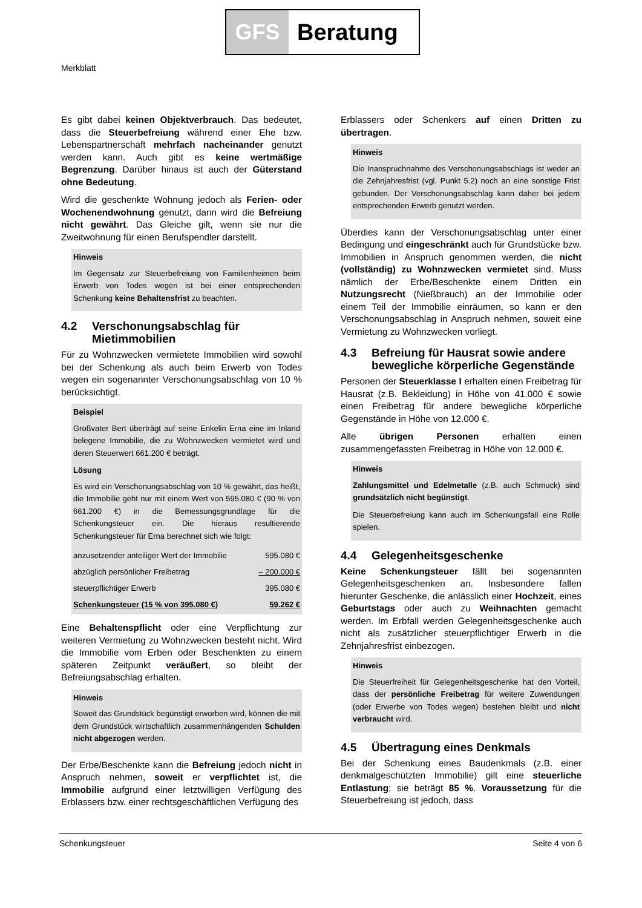GFS Beratung
Merkblatt
Es gibt dabei keinen Objektverbrauch. Das bedeutet, dass die Steuerbefreiung während einer Ehe bzw. Lebenspartnerschaft mehrfach nacheinander genutzt werden kann. Auch gibt es keine wertmäßige Begrenzung. Darüber hinaus ist auch der Güterstand ohne Bedeutung.
Wird die geschenkte Wohnung jedoch als Ferien- oder Wochenendwohnung genutzt, dann wird die Befreiung nicht gewährt. Das Gleiche gilt, wenn sie nur die Zweitwohnung für einen Berufspendler darstellt.
Hinweis
Im Gegensatz zur Steuerbefreiung von Familienheimen beim Erwerb von Todes wegen ist bei einer entsprechenden Schenkung keine Behaltensfrist zu beachten.
4.2 Verschonungsabschlag für Mietimmobilien
Für zu Wohnzwecken vermietete Immobilien wird sowohl bei der Schenkung als auch beim Erwerb von Todes wegen ein sogenannter Verschonungsabschlag von 10 % berücksichtigt.
Beispiel
Großvater Bert überträgt auf seine Enkelin Erna eine im Inland belegene Immobilie, die zu Wohnzwecken vermietet wird und deren Steuerwert 661.200 € beträgt.
Lösung
Es wird ein Verschonungsabschlag von 10 % gewährt, das heißt, die Immobilie geht nur mit einem Wert von 595.080 € (90 % von 661.200 €) in die Bemessungsgrundlage für die Schenkungsteuer ein. Die hieraus resultierende Schenkungsteuer für Erna berechnet sich wie folgt:
| anzusetzender anteiliger Wert der Immobilie | 595.080 € |
| abzüglich persönlicher Freibetrag | – 200.000 € |
| steuerpflichtiger Erwerb | 395.080 € |
| Schenkungsteuer (15 % von 395.080 €) | 59.262 € |
Eine Behaltenspflicht oder eine Verpflichtung zur weiteren Vermietung zu Wohnzwecken besteht nicht. Wird die Immobilie vom Erben oder Beschenkten zu einem späteren Zeitpunkt veräußert, so bleibt der Befreiungsabschlag erhalten.
Hinweis
Soweit das Grundstück begünstigt erworben wird, können die mit dem Grundstück wirtschaftlich zusammenhängenden Schulden nicht abgezogen werden.
Der Erbe/Beschenkte kann die Befreiung jedoch nicht in Anspruch nehmen, soweit er verpflichtet ist, die Immobilie aufgrund einer letztwilligen Verfügung des Erblassers bzw. einer rechtsgeschäftlichen Verfügung des
Erblassers oder Schenkers auf einen Dritten zu übertragen.
Hinweis
Die Inanspruchnahme des Verschonungsabschlags ist weder an die Zehnjahresfrist (vgl. Punkt 5.2) noch an eine sonstige Frist gebunden. Der Verschonungsabschlag kann daher bei jedem entsprechenden Erwerb genutzt werden.
Überdies kann der Verschonungsabschlag unter einer Bedingung und eingeschränkt auch für Grundstücke bzw. Immobilien in Anspruch genommen werden, die nicht (vollständig) zu Wohnzwecken vermietet sind. Muss nämlich der Erbe/Beschenkte einem Dritten ein Nutzungsrecht (Nießbrauch) an der Immobilie oder einem Teil der Immobilie einräumen, so kann er den Verschonungsabschlag in Anspruch nehmen, soweit eine Vermietung zu Wohnzwecken vorliegt.
4.3 Befreiung für Hausrat sowie andere bewegliche körperliche Gegenstände
Personen der Steuerklasse I erhalten einen Freibetrag für Hausrat (z.B. Bekleidung) in Höhe von 41.000 € sowie einen Freibetrag für andere bewegliche körperliche Gegenstände in Höhe von 12.000 €.
Alle übrigen Personen erhalten einen zusammengefassten Freibetrag in Höhe von 12.000 €.
Hinweis
Zahlungsmittel und Edelmetalle (z.B. auch Schmuck) sind grundsätzlich nicht begünstigt.
Die Steuerbefreiung kann auch im Schenkungsfall eine Rolle spielen.
4.4 Gelegenheitsgeschenke
Keine Schenkungsteuer fällt bei sogenannten Gelegenheitsgeschenken an. Insbesondere fallen hierunter Geschenke, die anlässlich einer Hochzeit, eines Geburtstags oder auch zu Weihnachten gemacht werden. Im Erbfall werden Gelegenheitsgeschenke auch nicht als zusätzlicher steuerpflichtiger Erwerb in die Zehnjahresfrist einbezogen.
Hinweis
Die Steuerfreiheit für Gelegenheitsgeschenke hat den Vorteil, dass der persönliche Freibetrag für weitere Zuwendungen (oder Erwerbe von Todes wegen) bestehen bleibt und nicht verbraucht wird.
4.5 Übertragung eines Denkmals
Bei der Schenkung eines Baudenkmals (z.B. einer denkmalgeschützten Immobilie) gilt eine steuerliche Entlastung; sie beträgt 85 %. Voraussetzung für die Steuerbefreiung ist jedoch, dass
Schenkungsteuer Seite 4 von 6